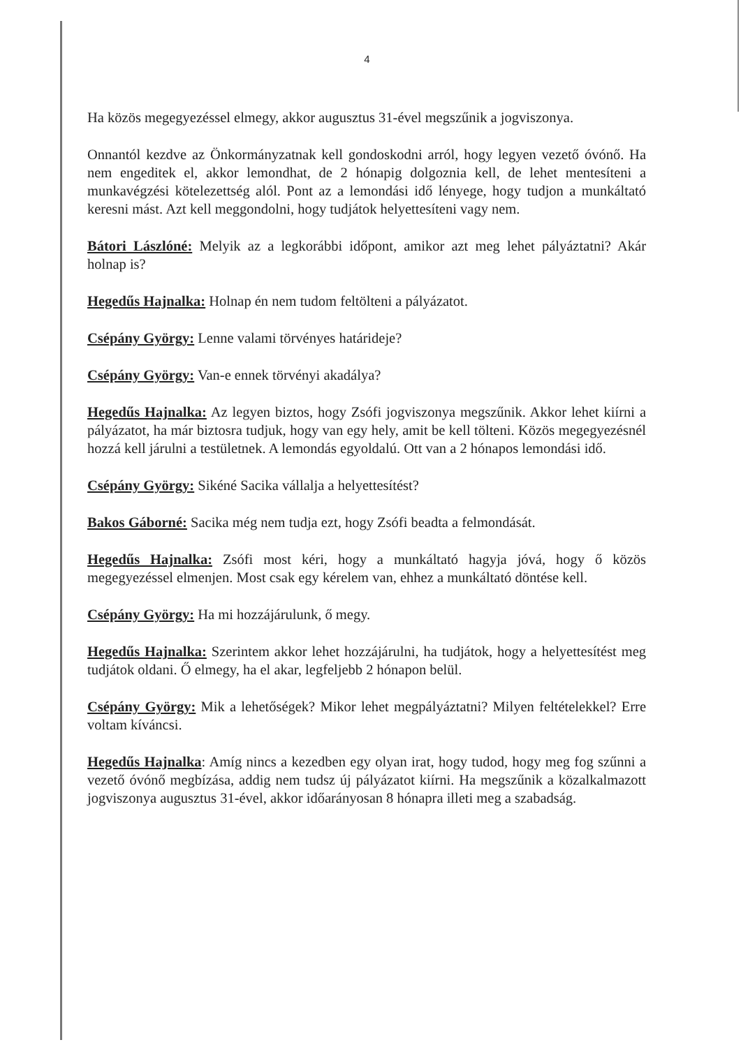4
Ha közös megegyezéssel elmegy, akkor augusztus 31-ével megszűnik a jogviszonya.
Onnantól kezdve az Önkormányzatnak kell gondoskodni arról, hogy legyen vezető óvónő. Ha nem engeditek el, akkor lemondhat, de 2 hónapig dolgoznia kell, de lehet mentesíteni a munkavégzési kötelezettség alól. Pont az a lemondási idő lényege, hogy tudjon a munkáltató keresni mást. Azt kell meggondolni, hogy tudjátok helyettesíteni vagy nem.
Bátori Lászlóné: Melyik az a legkorábbi időpont, amikor azt meg lehet pályáztatni? Akár holnap is?
Hegedűs Hajnalka: Holnap én nem tudom feltölteni a pályázatot.
Csépány György: Lenne valami törvényes határideje?
Csépány György: Van-e ennek törvényi akadálya?
Hegedűs Hajnalka: Az legyen biztos, hogy Zsófi jogviszonya megszűnik. Akkor lehet kiírni a pályázatot, ha már biztosra tudjuk, hogy van egy hely, amit be kell tölteni. Közös megegyezésnél hozzá kell járulni a testületnek. A lemondás egyoldalú. Ott van a 2 hónapos lemondási idő.
Csépány György: Sikéné Sacika vállalja a helyettesítést?
Bakos Gáborné: Sacika még nem tudja ezt, hogy Zsófi beadta a felmondását.
Hegedűs Hajnalka: Zsófi most kéri, hogy a munkáltató hagyja jóvá, hogy ő közös megegyezéssel elmenjen. Most csak egy kérelem van, ehhez a munkáltató döntése kell.
Csépány György: Ha mi hozzájárulunk, ő megy.
Hegedűs Hajnalka: Szerintem akkor lehet hozzájárulni, ha tudjátok, hogy a helyettesítést meg tudjátok oldani. Ő elmegy, ha el akar, legfeljebb 2 hónapon belül.
Csépány György: Mik a lehetőségek? Mikor lehet megpályáztatni? Milyen feltételekkel? Erre voltam kíváncsi.
Hegedűs Hajnalka: Amíg nincs a kezedben egy olyan irat, hogy tudod, hogy meg fog szűnni a vezető óvónő megbízása, addig nem tudsz új pályázatot kiírni. Ha megszűnik a közalkalmazott jogviszonya augusztus 31-ével, akkor időarányosan 8 hónapra illeti meg a szabadság.